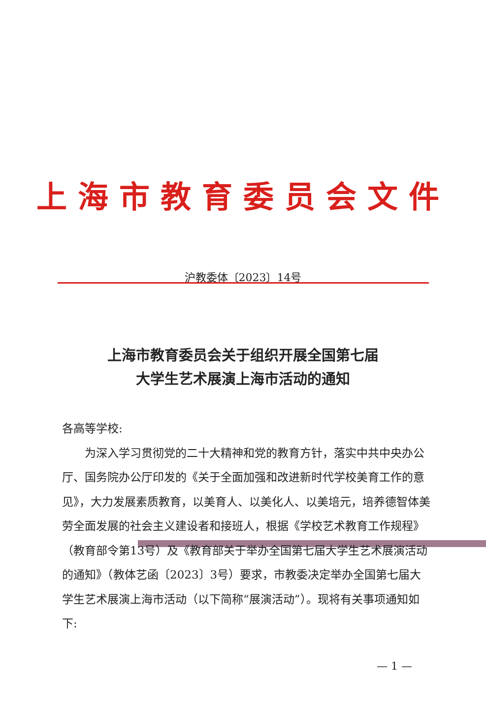上海市教育委员会文件
沪教委体〔2023〕14号
上海市教育委员会关于组织开展全国第七届
大学生艺术展演上海市活动的通知
各高等学校:
为深入学习贯彻党的二十大精神和党的教育方针，落实中共中央办公厅、国务院办公厅印发的《关于全面加强和改进新时代学校美育工作的意见》，大力发展素质教育，以美育人、以美化人、以美培元，培养德智体美劳全面发展的社会主义建设者和接班人，根据《学校艺术教育工作规程》（教育部令第13号）及《教育部关于举办全国第七届大学生艺术展演活动的通知》（教体艺函〔2023〕3号）要求，市教委决定举办全国第七届大学生艺术展演上海市活动（以下简称“展演活动”）。现将有关事项通知如下:
— 1 —